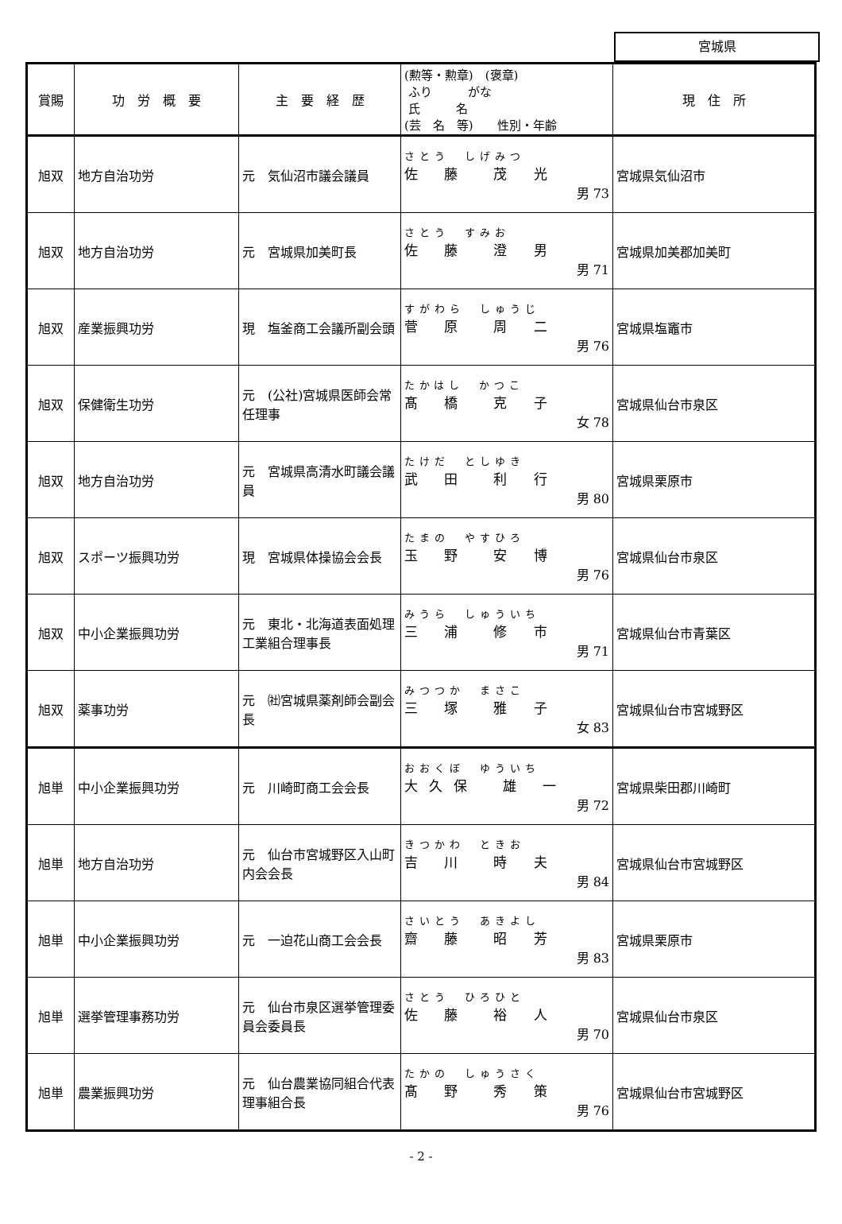宮城県
| 賞賜 | 功 労 概 要 | 主 要 経 歴 | (勲等・勲章) (褒章) ふり がな 氏 名 (芸 名 等) 性別・年齢 | 現 住 所 |
| --- | --- | --- | --- | --- |
| 旭双 | 地方自治功労 | 元 気仙沼市議会議員 | さとう しげみつ 佐 藤 茂 光 男 73 | 宮城県気仙沼市 |
| 旭双 | 地方自治功労 | 元 宮城県加美町長 | さとう すみお 佐 藤 澄 男 男 71 | 宮城県加美郡加美町 |
| 旭双 | 産業振興功労 | 現 塩釜商工会議所副会頭 | すがわら しゅうじ 菅 原 周 二 男 76 | 宮城県塩竈市 |
| 旭双 | 保健衛生功労 | 元 (公社)宮城県医師会常任理事 | たかはし かつこ 髙 橋 克 子 女 78 | 宮城県仙台市泉区 |
| 旭双 | 地方自治功労 | 元 宮城県高清水町議会議員 | たけだ としゆき 武 田 利 行 男 80 | 宮城県栗原市 |
| 旭双 | スポーツ振興功労 | 現 宮城県体操協会会長 | たまの やすひろ 玉 野 安 博 男 76 | 宮城県仙台市泉区 |
| 旭双 | 中小企業振興功労 | 元 東北・北海道表面処理工業組合理事長 | みうら しゅういち 三 浦 修 市 男 71 | 宮城県仙台市青葉区 |
| 旭双 | 薬事功労 | 元 ㈳宮城県薬剤師会副会長 | みつつか まさこ 三 塚 雅 子 女 83 | 宮城県仙台市宮城野区 |
| 旭単 | 中小企業振興功労 | 元 川崎町商工会会長 | おおくぼ ゆういち 大久保 雄 一 男 72 | 宮城県柴田郡川崎町 |
| 旭単 | 地方自治功労 | 元 仙台市宮城野区入山町内会会長 | きつかわ ときお 吉 川 時 夫 男 84 | 宮城県仙台市宮城野区 |
| 旭単 | 中小企業振興功労 | 元 一迫花山商工会会長 | さいとう あきよし 齋 藤 昭 芳 男 83 | 宮城県栗原市 |
| 旭単 | 選挙管理事務功労 | 元 仙台市泉区選挙管理委員会委員長 | さとう ひろひと 佐 藤 裕 人 男 70 | 宮城県仙台市泉区 |
| 旭単 | 農業振興功労 | 元 仙台農業協同組合代表理事組合長 | たかの しゅうさく 髙 野 秀 策 男 76 | 宮城県仙台市宮城野区 |
- 2 -